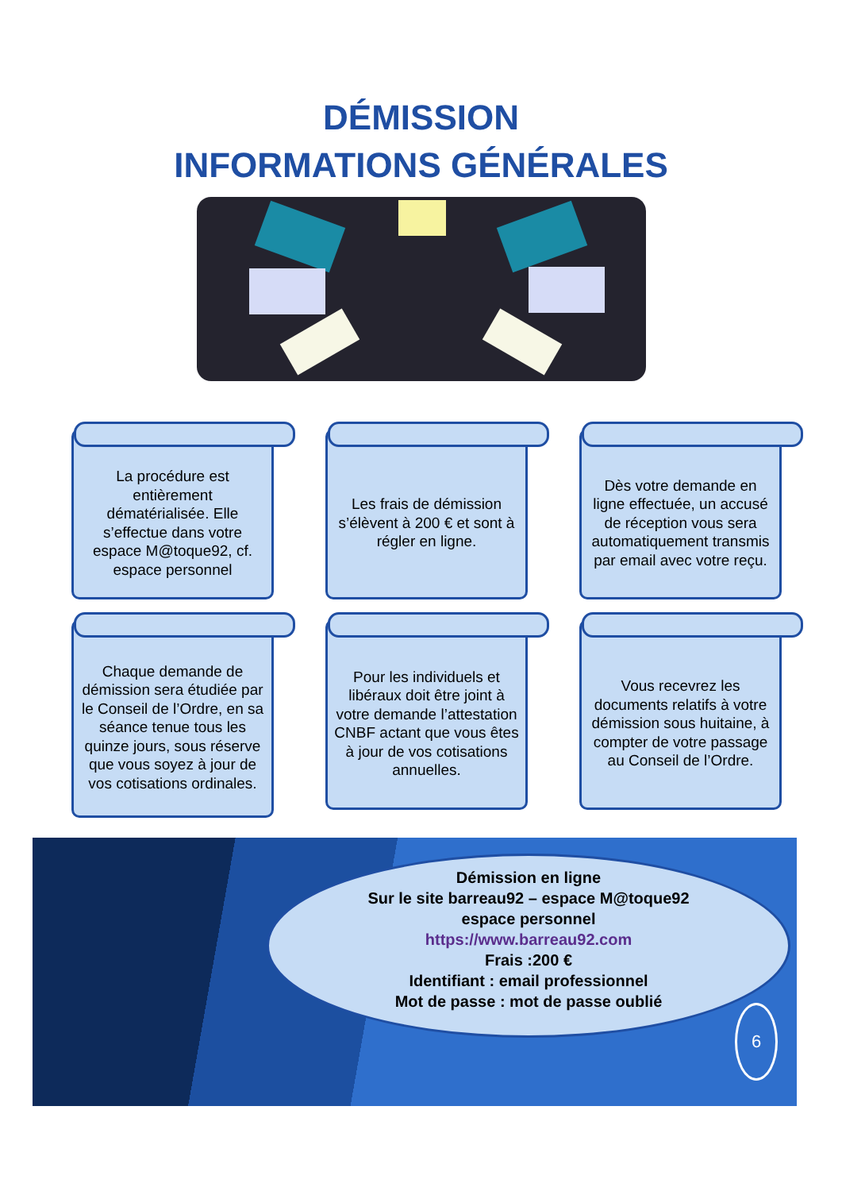DÉMISSION
INFORMATIONS GÉNÉRALES
La procédure est entièrement dématérialisée. Elle s’effectue dans votre espace M@toque92, cf. espace personnel
Les frais de démission s’élèvent à 200 € et sont à régler en ligne.
Dès votre demande en ligne effectuée, un accusé de réception vous sera automatiquement transmis par email avec votre reçu.
Chaque demande de démission sera étudiée par le Conseil de l’Ordre, en sa séance tenue tous les quinze jours, sous réserve que vous soyez à jour de vos cotisations ordinales.
Pour les individuels et libéraux doit être joint à votre demande l’attestation CNBF actant que vous êtes à jour de vos cotisations annuelles.
Vous recevrez les documents relatifs à votre démission sous huitaine, à compter de votre passage au Conseil de l’Ordre.
Démission en ligne
Sur le site barreau92 – espace M@toque92
espace personnel
https://www.barreau92.com
Frais :200 €
Identifiant : email professionnel
Mot de passe : mot de passe oublié
6